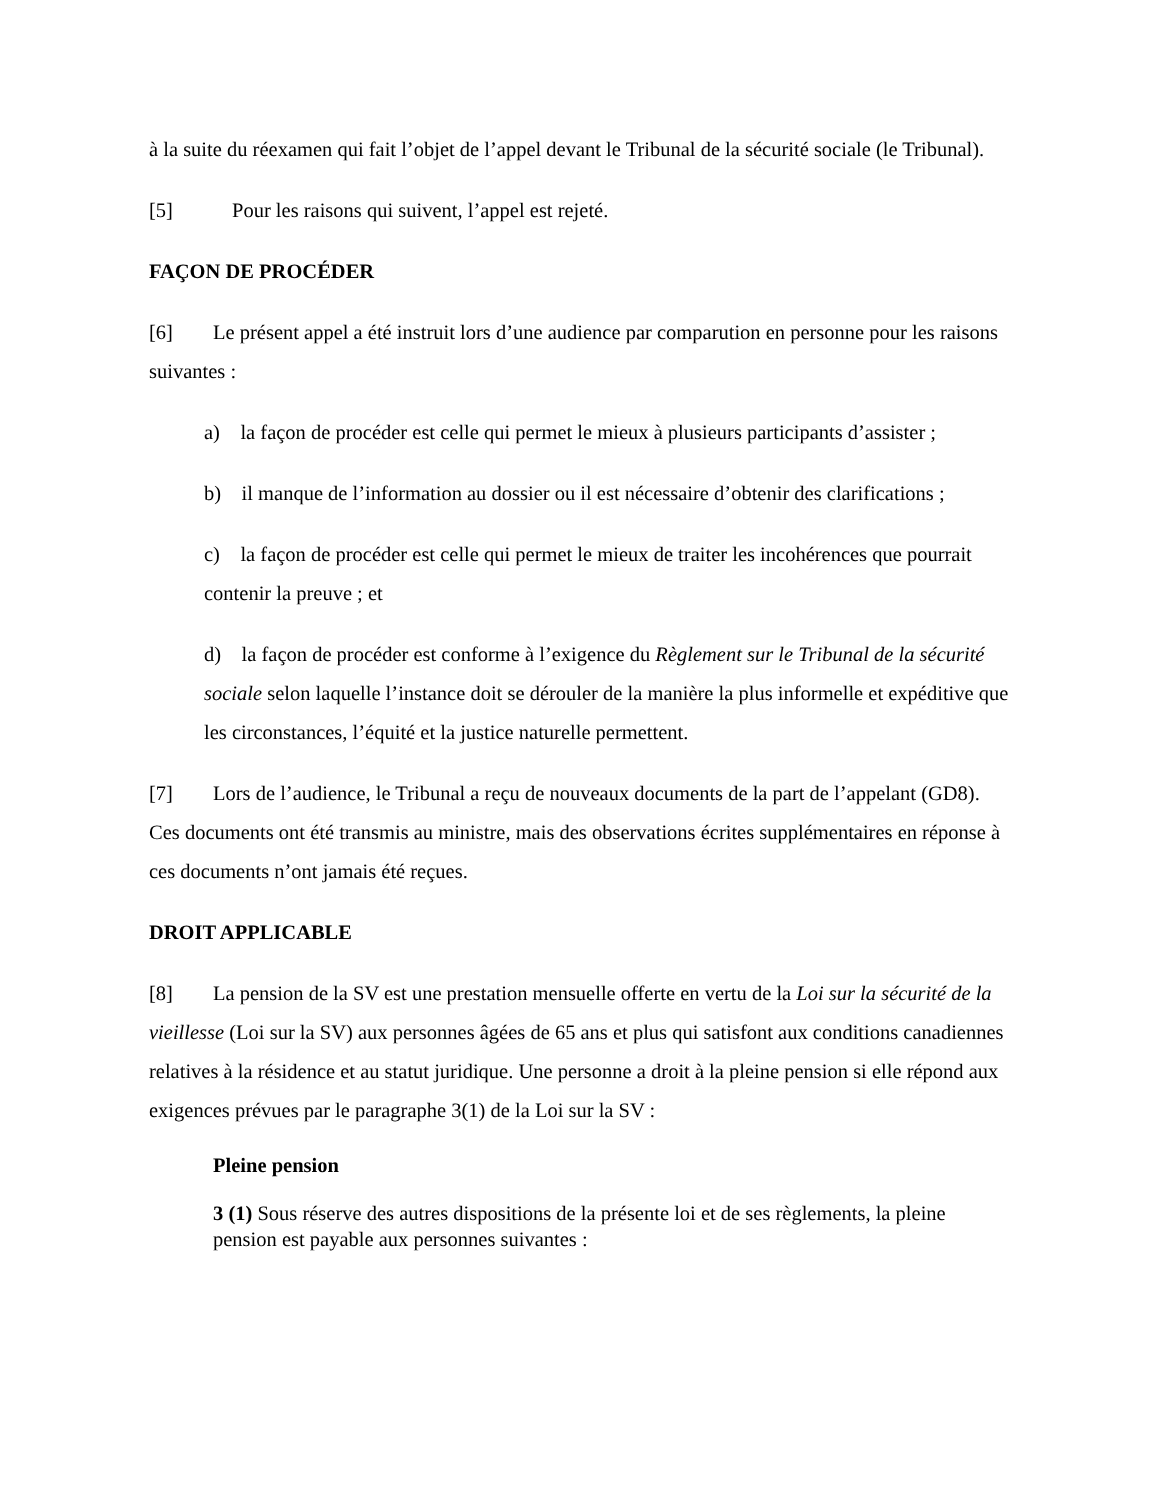à la suite du réexamen qui fait l’objet de l’appel devant le Tribunal de la sécurité sociale (le Tribunal).
[5] Pour les raisons qui suivent, l’appel est rejeté.
FAÇON DE PROCÉDER
[6] Le présent appel a été instruit lors d’une audience par comparution en personne pour les raisons suivantes :
a) la façon de procéder est celle qui permet le mieux à plusieurs participants d’assister ;
b) il manque de l’information au dossier ou il est nécessaire d’obtenir des clarifications ;
c) la façon de procéder est celle qui permet le mieux de traiter les incohérences que pourrait contenir la preuve ; et
d) la façon de procéder est conforme à l’exigence du Règlement sur le Tribunal de la sécurité sociale selon laquelle l’instance doit se dérouler de la manière la plus informelle et expéditive que les circonstances, l’équité et la justice naturelle permettent.
[7] Lors de l’audience, le Tribunal a reçu de nouveaux documents de la part de l’appelant (GD8). Ces documents ont été transmis au ministre, mais des observations écrites supplémentaires en réponse à ces documents n’ont jamais été reçues.
DROIT APPLICABLE
[8] La pension de la SV est une prestation mensuelle offerte en vertu de la Loi sur la sécurité de la vieillesse (Loi sur la SV) aux personnes âgées de 65 ans et plus qui satisfont aux conditions canadiennes relatives à la résidence et au statut juridique. Une personne a droit à la pleine pension si elle répond aux exigences prévues par le paragraphe 3(1) de la Loi sur la SV :
Pleine pension
3 (1) Sous réserve des autres dispositions de la présente loi et de ses règlements, la pleine pension est payable aux personnes suivantes :